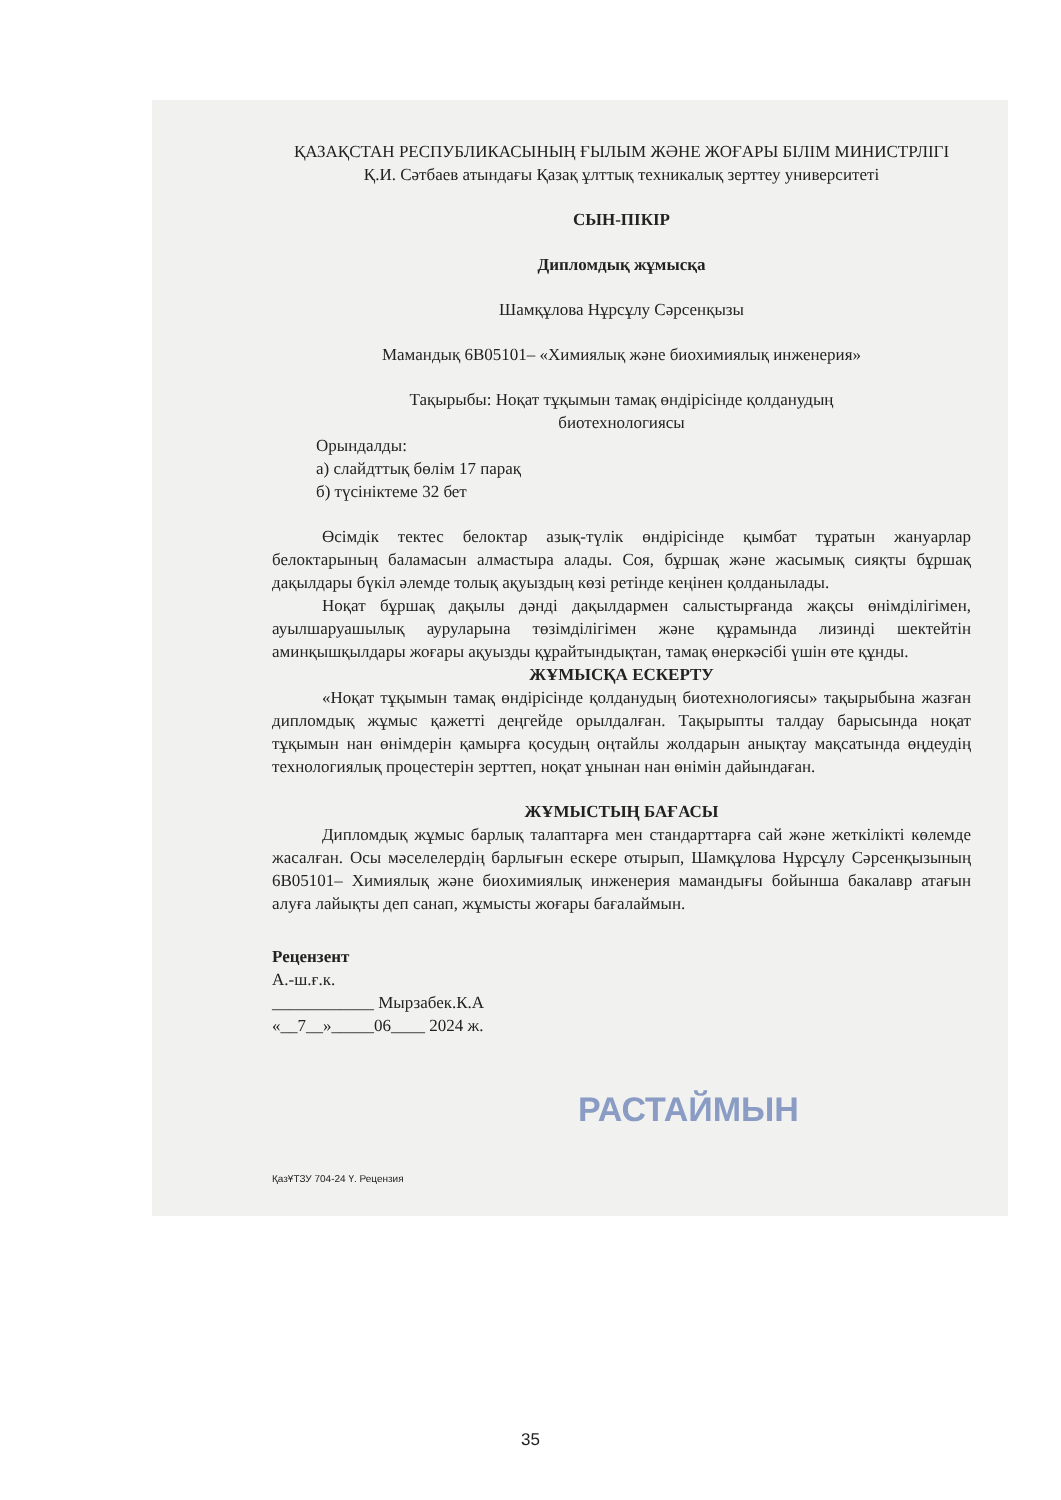ҚАЗАҚСТАН РЕСПУБЛИКАСЫНЫҢ ҒЫЛЫМ ЖӘНЕ ЖОҒАРЫ БІЛІМ МИНИСТРЛІГІ
Қ.И. Сәтбаев атындағы Қазақ ұлттық техникалық зерттеу университеті
СЫН-ПІКІР
Дипломдық жұмысқа
Шамқұлова Нұрсұлу Сәрсенқызы
Мамандық 6В05101– «Химиялық және биохимиялық инженерия»
Тақырыбы: Ноқат тұқымын тамақ өндірісінде қолданудың
биотехнологиясы
Орындалды:
а) слайдттық бөлім 17 парақ
б) түсініктеме 32 бет
Өсімдік тектес белоктар азық-түлік өндірісінде қымбат тұратын жануарлар белоктарының баламасын алмастыра алады. Соя, бұршақ және жасымық сияқты бұршақ дақылдары бүкіл әлемде толық ақуыздың көзі ретінде кеңінен қолданылады.
Ноқат бұршақ дақылы дәнді дақылдармен салыстырғанда жақсы өнімділігімен, ауылшаруашылық ауруларына төзімділігімен және құрамында лизинді шектейтін аминқышқылдары жоғары ақуызды құрайтындықтан, тамақ өнеркәсібі үшін өте құнды.
ЖҰМЫСҚА ЕСКЕРТУ
«Ноқат тұқымын тамақ өндірісінде қолданудың биотехнологиясы» тақырыбына жазған дипломдық жұмыс қажетті деңгейде орылдалған. Тақырыпты талдау барысында ноқат тұқымын нан өнімдерін қамырға қосудың оңтайлы жолдарын анықтау мақсатында өңдеудің технологиялық процестерін зерттеп, ноқат ұнынан нан өнімін дайындаған.
ЖҰМЫСТЫҢ БАҒАСЫ
Дипломдық жұмыс барлық талаптарға мен стандарттарға сай және жеткілікті көлемде жасалған. Осы мәселелердің барлығын ескере отырып, Шамқұлова Нұрсұлу Сәрсенқызының 6В05101– Химиялық және биохимиялық инженерия мамандығы бойынша бакалавр атағын алуға лайықты деп санап, жұмысты жоғары бағалаймын.
Рецензент
А.-ш.ғ.к.
____________ Мырзабек.К.А
«__7__»_____06____ 2024 ж.
ҚазҰТЗУ 704-24 Ү. Рецензия
РАСТАЙМЫН
35